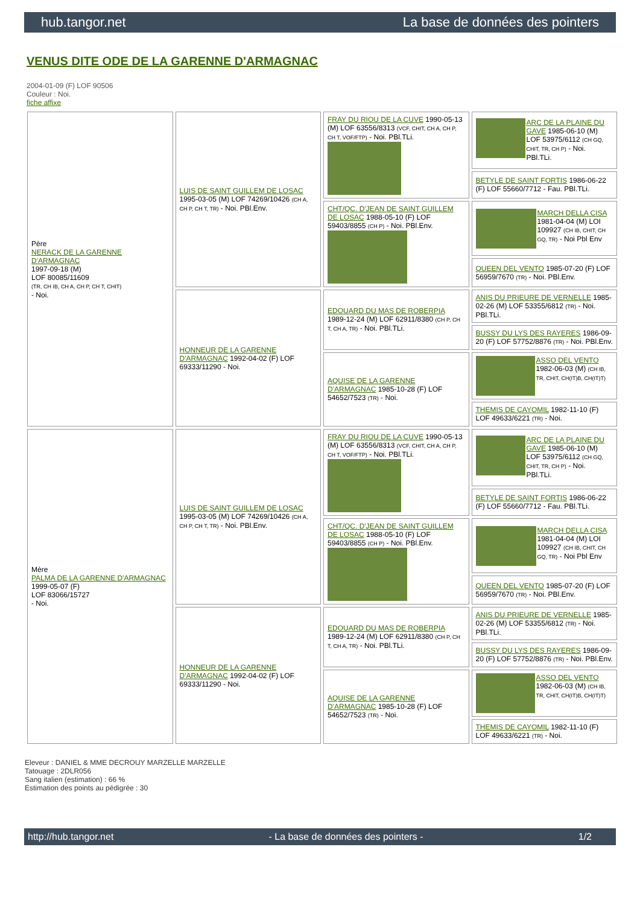hub.tangor.net La base de données des pointers
VENUS DITE ODE DE LA GARENNE D'ARMAGNAC
2004-01-09 (F) LOF 90506
Couleur : Noi.
fiche affixe
| Père NERACK DE LA GARENNE D'ARMAGNAC 1997-09-18 (M) LOF 80085/11609 (TR, CH IB, CH A, CH P, CH T, CHIT) - Noi. | LUIS DE SAINT GUILLEM DE LOSAC 1995-03-05 (M) LOF 74269/10426 (CH A, CH P, CH T, TR) - Noi. PBl.Env. | FRAY DU RIOU DE LA CUVE 1990-05-13 (M) LOF 63556/8313 (VCF, CHIT, CH A, CH P, CH T, VOF/FTP) - Noi. PBl.TLi. | ARC DE LA PLAINE DU GAVE 1985-06-10 (M) LOF 53975/6112 (CH GQ, CHIT, TR, CH P) - Noi. PBl.TLi. |
| | | | BETYLE DE SAINT FORTIS 1986-06-22 (F) LOF 55660/7712 - Fau. PBl.TLi. |
| | | CHT/QC. D'JEAN DE SAINT GUILLEM DE LOSAC 1988-05-10 (F) LOF 59403/8855 (CH P) - Noi. PBl.Env. | MARCH DELLA CISA 1981-04-04 (M) LOI 109927 (CH IB, CHIT, CH GQ, TR) - Noi Pbl Env |
| | | | QUEEN DEL VENTO 1985-07-20 (F) LOF 56959/7670 (TR) - Noi. PBl.Env. |
| | HONNEUR DE LA GARENNE D'ARMAGNAC 1992-04-02 (F) LOF 69333/11290 - Noi. | EDOUARD DU MAS DE ROBERPIA 1989-12-24 (M) LOF 62911/8380 (CH P, CH T, CH A, TR) - Noi. PBl.TLi. | ANIS DU PRIEURE DE VERNELLE 1985-02-26 (M) LOF 53355/6812 (TR) - Noi. PBl.TLi. |
| | | | BUSSY DU LYS DES RAYERES 1986-09-20 (F) LOF 57752/8876 (TR) - Noi. PBl.Env. |
| | | AQUISE DE LA GARENNE D'ARMAGNAC 1985-10-28 (F) LOF 54652/7523 (TR) - Noi. | ASSO DEL VENTO 1982-06-03 (M) (CH IB, TR, CHIT, CH(IT)B, CH(IT)T) |
| | | | THEMIS DE CAYOMIL 1982-11-10 (F) LOF 49633/6221 (TR) - Noi. |
| Mère PALMA DE LA GARENNE D'ARMAGNAC 1999-05-07 (F) LOF 83066/15727 - Noi. | LUIS DE SAINT GUILLEM DE LOSAC 1995-03-05 (M) LOF 74269/10426 (CH A, CH P, CH T, TR) - Noi. PBl.Env. | FRAY DU RIOU DE LA CUVE 1990-05-13 (M) LOF 63556/8313 (VCF, CHIT, CH A, CH P, CH T, VOF/FTP) - Noi. PBl.TLi. | ARC DE LA PLAINE DU GAVE 1985-06-10 (M) LOF 53975/6112 (CH GQ, CHIT, TR, CH P) - Noi. PBl.TLi. |
| | | | BETYLE DE SAINT FORTIS 1986-06-22 (F) LOF 55660/7712 - Fau. PBl.TLi. |
| | | CHT/QC. D'JEAN DE SAINT GUILLEM DE LOSAC 1988-05-10 (F) LOF 59403/8855 (CH P) - Noi. PBl.Env. | MARCH DELLA CISA 1981-04-04 (M) LOI 109927 (CH IB, CHIT, CH GQ, TR) - Noi Pbl Env |
| | | | QUEEN DEL VENTO 1985-07-20 (F) LOF 56959/7670 (TR) - Noi. PBl.Env. |
| | HONNEUR DE LA GARENNE D'ARMAGNAC 1992-04-02 (F) LOF 69333/11290 - Noi. | EDOUARD DU MAS DE ROBERPIA 1989-12-24 (M) LOF 62911/8380 (CH P, CH T, CH A, TR) - Noi. PBl.TLi. | ANIS DU PRIEURE DE VERNELLE 1985-02-26 (M) LOF 53355/6812 (TR) - Noi. PBl.TLi. |
| | | | BUSSY DU LYS DES RAYERES 1986-09-20 (F) LOF 57752/8876 (TR) - Noi. PBl.Env. |
| | | AQUISE DE LA GARENNE D'ARMAGNAC 1985-10-28 (F) LOF 54652/7523 (TR) - Noi. | ASSO DEL VENTO 1982-06-03 (M) (CH IB, TR, CHIT, CH(IT)B, CH(IT)T) |
| | | | THEMIS DE CAYOMIL 1982-11-10 (F) LOF 49633/6221 (TR) - Noi. |
Eleveur : DANIEL & MME DECROUY MARZELLE MARZELLE
Tatouage : 2DLR056
Sang italien (estimation) : 66 %
Estimation des points au pédigrée : 30
http://hub.tangor.net - La base de données des pointers - 1/2